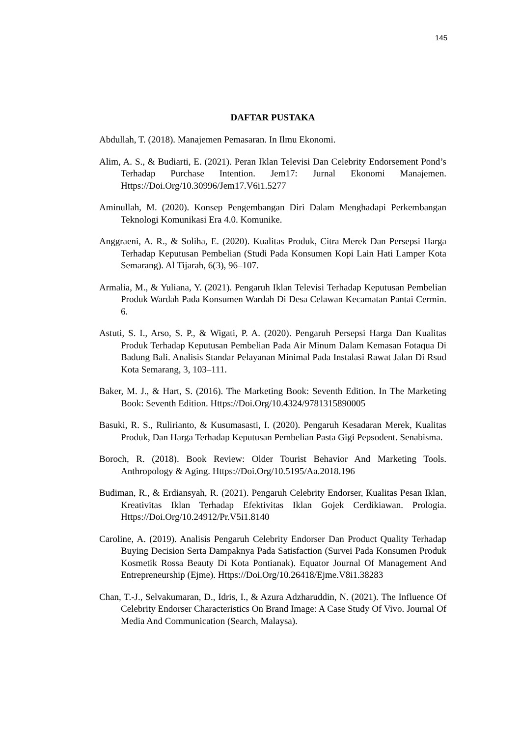145
DAFTAR PUSTAKA
Abdullah, T. (2018). Manajemen Pemasaran. In Ilmu Ekonomi.
Alim, A. S., & Budiarti, E. (2021). Peran Iklan Televisi Dan Celebrity Endorsement Pond’s Terhadap Purchase Intention. Jem17: Jurnal Ekonomi Manajemen. Https://Doi.Org/10.30996/Jem17.V6i1.5277
Aminullah, M. (2020). Konsep Pengembangan Diri Dalam Menghadapi Perkembangan Teknologi Komunikasi Era 4.0. Komunike.
Anggraeni, A. R., & Soliha, E. (2020). Kualitas Produk, Citra Merek Dan Persepsi Harga Terhadap Keputusan Pembelian (Studi Pada Konsumen Kopi Lain Hati Lamper Kota Semarang). Al Tijarah, 6(3), 96–107.
Armalia, M., & Yuliana, Y. (2021). Pengaruh Iklan Televisi Terhadap Keputusan Pembelian Produk Wardah Pada Konsumen Wardah Di Desa Celawan Kecamatan Pantai Cermin. 6.
Astuti, S. I., Arso, S. P., & Wigati, P. A. (2020). Pengaruh Persepsi Harga Dan Kualitas Produk Terhadap Keputusan Pembelian Pada Air Minum Dalam Kemasan Fotaqua Di Badung Bali. Analisis Standar Pelayanan Minimal Pada Instalasi Rawat Jalan Di Rsud Kota Semarang, 3, 103–111.
Baker, M. J., & Hart, S. (2016). The Marketing Book: Seventh Edition. In The Marketing Book: Seventh Edition. Https://Doi.Org/10.4324/9781315890005
Basuki, R. S., Rulirianto, & Kusumasasti, I. (2020). Pengaruh Kesadaran Merek, Kualitas Produk, Dan Harga Terhadap Keputusan Pembelian Pasta Gigi Pepsodent. Senabisma.
Boroch, R. (2018). Book Review: Older Tourist Behavior And Marketing Tools. Anthropology & Aging. Https://Doi.Org/10.5195/Aa.2018.196
Budiman, R., & Erdiansyah, R. (2021). Pengaruh Celebrity Endorser, Kualitas Pesan Iklan, Kreativitas Iklan Terhadap Efektivitas Iklan Gojek Cerdikiawan. Prologia. Https://Doi.Org/10.24912/Pr.V5i1.8140
Caroline, A. (2019). Analisis Pengaruh Celebrity Endorser Dan Product Quality Terhadap Buying Decision Serta Dampaknya Pada Satisfaction (Survei Pada Konsumen Produk Kosmetik Rossa Beauty Di Kota Pontianak). Equator Journal Of Management And Entrepreneurship (Ejme). Https://Doi.Org/10.26418/Ejme.V8i1.38283
Chan, T.-J., Selvakumaran, D., Idris, I., & Azura Adzharuddin, N. (2021). The Influence Of Celebrity Endorser Characteristics On Brand Image: A Case Study Of Vivo. Journal Of Media And Communication (Search, Malaysa).